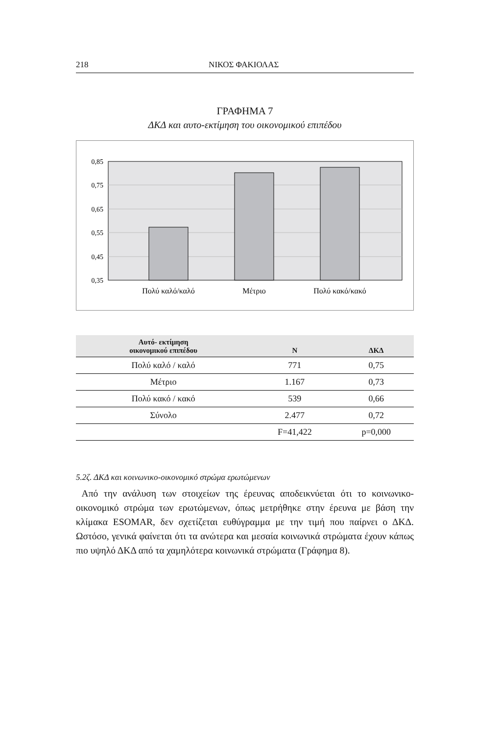218 ΝΙΚΟΣ ΦΑΚΙΟΛΑΣ
ΓΡΑΦΗΜΑ 7
ΔΚΔ και αυτο-εκτίμηση του οικονομικού επιπέδου
0,85
0,75
0,65
0,55
0,45
0,35
Πολύ καλό/καλό
Μέτριο
Πολύ κακό/κακό
| Αυτό- εκτίμηση οικονομικού επιπέδου | N | ΔΚΔ |
| --- | --- | --- |
| Πολύ καλό / καλό | 771 | 0,75 |
| Μέτριο | 1.167 | 0,73 |
| Πολύ κακό / κακό | 539 | 0,66 |
| Σύνολο | 2.477 | 0,72 |
| | F=41,422 | p=0,000 |
5.2ζ. ΔΚΔ και κοινωνικο-οικονομικό στρώμα ερωτώμενων
Από την ανάλυση των στοιχείων της έρευνας αποδεικνύεται ότι το κοινωνικο-οικονομικό στρώμα των ερωτώμενων, όπως μετρήθηκε στην έρευνα με βάση την κλίμακα ESOMAR, δεν σχετίζεται ευθύγραμμα με την τιμή που παίρνει ο ΔΚΔ. Ωστόσο, γενικά φαίνεται ότι τα ανώτερα και μεσαία κοινωνικά στρώματα έχουν κάπως πιο υψηλό ΔΚΔ από τα χαμηλότερα κοινωνικά στρώματα (Γράφημα 8).